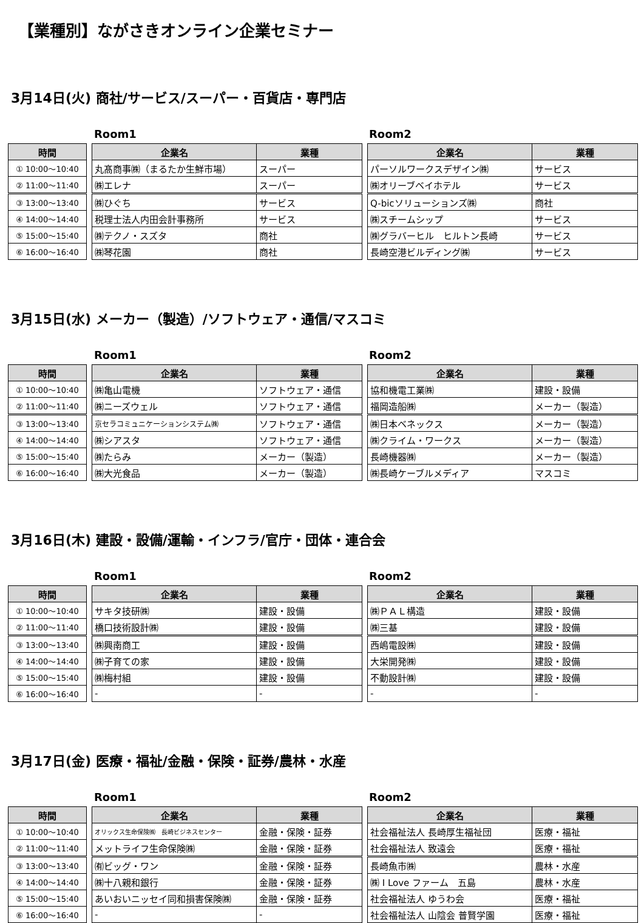【業種別】ながさきオンライン企業セミナー
3月14日(火) 商社/サービス/スーパー・百貨店・専門店
Room1 Room2
| 時間 |
| --- |
| ① 10:00～10:40 |
| ② 11:00～11:40 |
| ③ 13:00～13:40 |
| ④ 14:00～14:40 |
| ⑤ 15:00～15:40 |
| ⑥ 16:00～16:40 |
| 企業名 | 業種 |
| --- | --- |
| 丸髙商事㈱（まるたか生鮮市場） | スーパー |
| ㈱エレナ | スーパー |
| ㈱ひぐち | サービス |
| 税理士法人内田会計事務所 | サービス |
| ㈱テクノ・スズタ | 商社 |
| ㈱琴花園 | 商社 |
| 企業名 | 業種 |
| --- | --- |
| パーソルワークスデザイン㈱ | サービス |
| ㈱オリーブベイホテル | サービス |
| Q-bicソリューションズ㈱ | 商社 |
| ㈱スチームシップ | サービス |
| ㈱グラバーヒル ヒルトン長崎 | サービス |
| 長崎空港ビルディング㈱ | サービス |
3月15日(水) メーカー（製造）/ソフトウェア・通信/マスコミ
Room1 Room2
| 時間 |
| --- |
| ① 10:00～10:40 |
| ② 11:00～11:40 |
| ③ 13:00～13:40 |
| ④ 14:00～14:40 |
| ⑤ 15:00～15:40 |
| ⑥ 16:00～16:40 |
| 企業名 | 業種 |
| --- | --- |
| ㈱亀山電機 | ソフトウェア・通信 |
| ㈱ニーズウェル | ソフトウェア・通信 |
| 京セラコミュニケーションシステム㈱ | ソフトウェア・通信 |
| ㈱シアスタ | ソフトウェア・通信 |
| ㈱たらみ | メーカー（製造） |
| ㈱大光食品 | メーカー（製造） |
| 企業名 | 業種 |
| --- | --- |
| 協和機電工業㈱ | 建設・設備 |
| 福岡造船㈱ | メーカー（製造） |
| ㈱日本ベネックス | メーカー（製造） |
| ㈱クライム・ワークス | メーカー（製造） |
| 長崎機器㈱ | メーカー（製造） |
| ㈱長崎ケーブルメディア | マスコミ |
3月16日(木) 建設・設備/運輸・インフラ/官庁・団体・連合会
Room1 Room2
| 時間 |
| --- |
| ① 10:00～10:40 |
| ② 11:00～11:40 |
| ③ 13:00～13:40 |
| ④ 14:00～14:40 |
| ⑤ 15:00～15:40 |
| ⑥ 16:00～16:40 |
| 企業名 | 業種 |
| --- | --- |
| サキタ技研㈱ | 建設・設備 |
| 橋口技術設計㈱ | 建設・設備 |
| ㈱興南商工 | 建設・設備 |
| ㈱子育ての家 | 建設・設備 |
| ㈱梅村組 | 建設・設備 |
| - | - |
| 企業名 | 業種 |
| --- | --- |
| ㈱ＰＡＬ構造 | 建設・設備 |
| ㈱三基 | 建設・設備 |
| 西嶋電設㈱ | 建設・設備 |
| 大栄開発㈱ | 建設・設備 |
| 不動設計㈱ | 建設・設備 |
| - | - |
3月17日(金) 医療・福祉/金融・保険・証券/農林・水産
Room1 Room2
| 時間 |
| --- |
| ① 10:00～10:40 |
| ② 11:00～11:40 |
| ③ 13:00～13:40 |
| ④ 14:00～14:40 |
| ⑤ 15:00～15:40 |
| ⑥ 16:00～16:40 |
| 企業名 | 業種 |
| --- | --- |
| オリックス生命保険㈱ 長崎ビジネスセンター | 金融・保険・証券 |
| メットライフ生命保険㈱ | 金融・保険・証券 |
| ㈲ビッグ・ワン | 金融・保険・証券 |
| ㈱十八親和銀行 | 金融・保険・証券 |
| あいおいニッセイ同和損害保険㈱ | 金融・保険・証券 |
| - | - |
| 企業名 | 業種 |
| --- | --- |
| 社会福祉法人 長崎厚生福祉団 | 医療・福祉 |
| 社会福祉法人 致遠会 | 医療・福祉 |
| 長崎魚市㈱ | 農林・水産 |
| ㈱ I Love ファーム 五島 | 農林・水産 |
| 社会福祉法人 ゆうわ会 | 医療・福祉 |
| 社会福祉法人 山陰会 普賢学園 | 医療・福祉 |